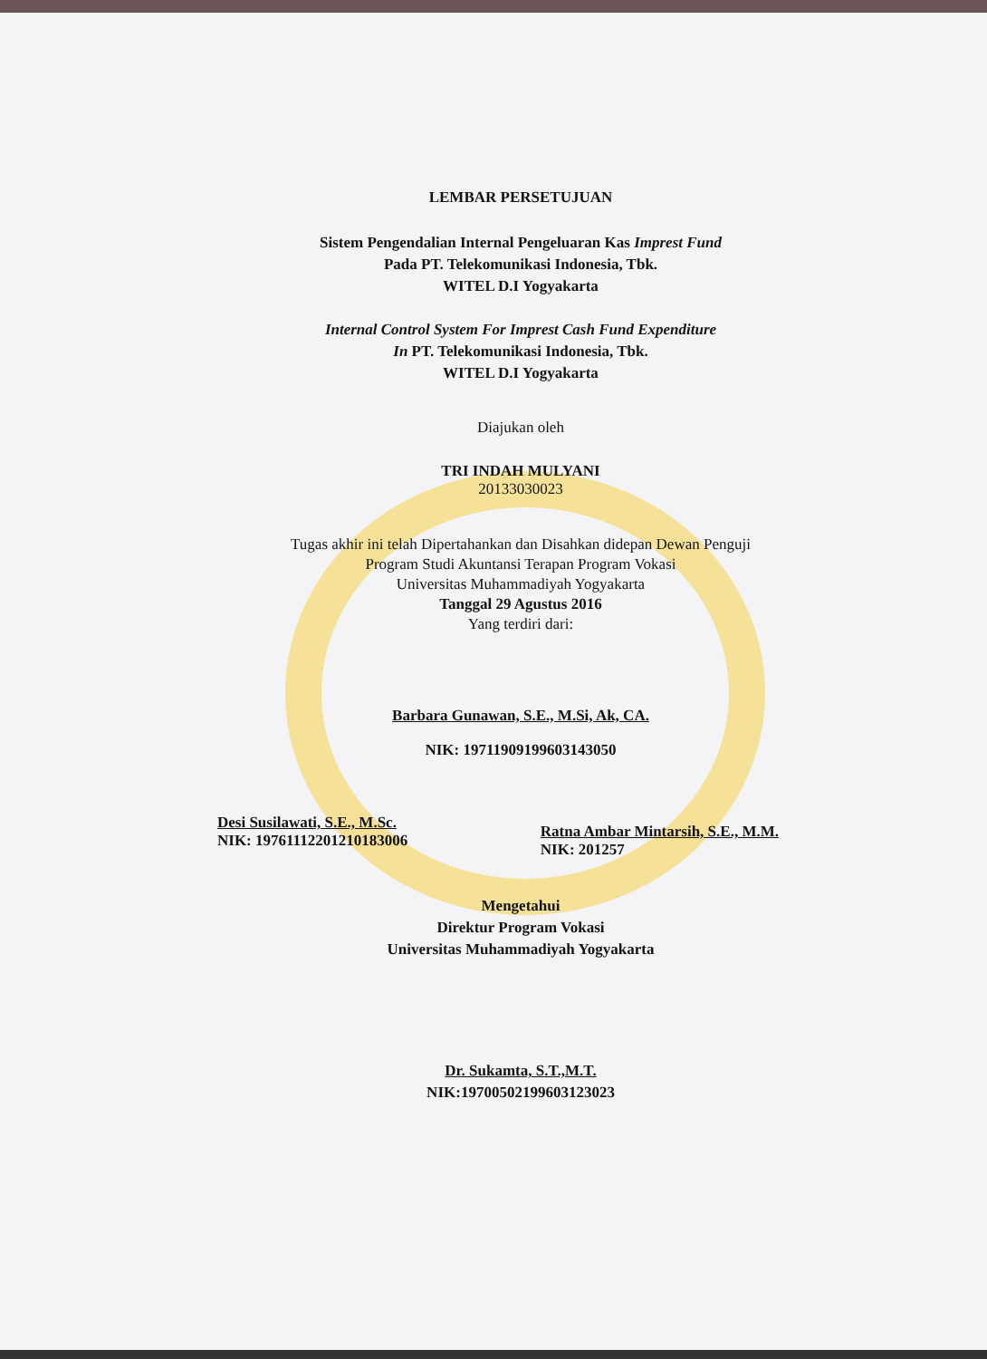LEMBAR PERSETUJUAN
Sistem Pengendalian Internal Pengeluaran Kas Imprest Fund
Pada PT. Telekomunikasi Indonesia, Tbk.
WITEL D.I Yogyakarta
Internal Control System For Imprest Cash Fund Expenditure
In PT. Telekomunikasi Indonesia, Tbk.
WITEL D.I Yogyakarta
Diajukan oleh
TRI INDAH MULYANI
20133030023
Tugas akhir ini telah Dipertahankan dan Disahkan didepan Dewan Penguji
Program Studi Akuntansi Terapan Program Vokasi
Universitas Muhammadiyah Yogyakarta
Tanggal 29 Agustus 2016
Yang terdiri dari:
Barbara Gunawan, S.E., M.Si, Ak, CA.
NIK: 19711909199603143050
Desi Susilawati, S.E., M.Sc.
NIK: 19761112201210183006
Ratna Ambar Mintarsih, S.E., M.M.
NIK: 201257
Mengetahui
Direktur Program Vokasi
Universitas Muhammadiyah Yogyakarta
Dr. Sukamta, S.T.,M.T.
NIK:19700502199603123023